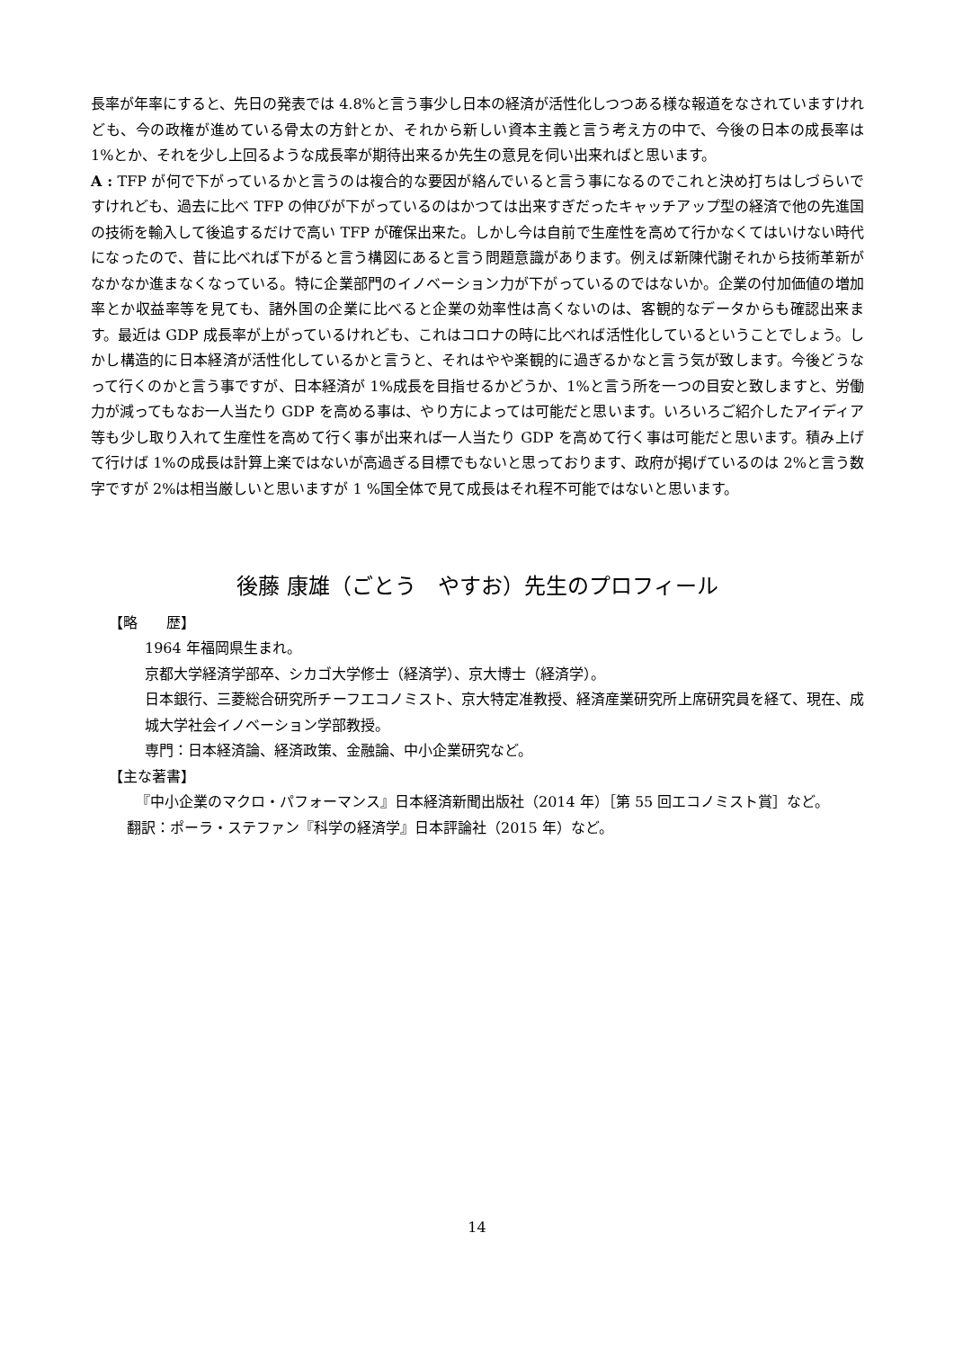長率が年率にすると、先日の発表では 4.8%と言う事少し日本の経済が活性化しつつある様な報道をなされていますけれども、今の政権が進めている骨太の方針とか、それから新しい資本主義と言う考え方の中で、今後の日本の成長率は 1%とか、それを少し上回るような成長率が期待出来るか先生の意見を伺い出来ればと思います。
A : TFP が何で下がっているかと言うのは複合的な要因が絡んでいると言う事になるのでこれと決め打ちはしづらいですけれども、過去に比べ TFP の伸びが下がっているのはかつては出来すぎだったキャッチアップ型の経済で他の先進国の技術を輸入して後追するだけで高い TFP が確保出来た。しかし今は自前で生産性を高めて行かなくてはいけない時代になったので、昔に比べれば下がると言う構図にあると言う問題意識があります。例えば新陳代謝それから技術革新がなかなか進まなくなっている。特に企業部門のイノベーション力が下がっているのではないか。企業の付加価値の増加率とか収益率等を見ても、諸外国の企業に比べると企業の効率性は高くないのは、客観的なデータからも確認出来ます。最近は GDP 成長率が上がっているけれども、これはコロナの時に比べれば活性化しているということでしょう。しかし構造的に日本経済が活性化しているかと言うと、それはやや楽観的に過ぎるかなと言う気が致します。今後どうなって行くのかと言う事ですが、日本経済が 1%成長を目指せるかどうか、1%と言う所を一つの目安と致しますと、労働力が減ってもなお一人当たり GDP を高める事は、やり方によっては可能だと思います。いろいろご紹介したアイディア等も少し取り入れて生産性を高めて行く事が出来れば一人当たり GDP を高めて行く事は可能だと思います。積み上げて行けば 1%の成長は計算上楽ではないが高過ぎる目標でもないと思っております、政府が掲げているのは 2%と言う数字ですが 2%は相当厳しいと思いますが 1 %国全体で見て成長はそれ程不可能ではないと思います。
後藤 康雄（ごとう　やすお）先生のプロフィール
【略　　歴】
1964 年福岡県生まれ。
京都大学経済学部卒、シカゴ大学修士（経済学）、京大博士（経済学）。
日本銀行、三菱総合研究所チーフエコノミスト、京大特定准教授、経済産業研究所上席研究員を経て、現在、成城大学社会イノベーション学部教授。
専門：日本経済論、経済政策、金融論、中小企業研究など。
【主な著書】
『中小企業のマクロ・パフォーマンス』日本経済新聞出版社（2014 年）［第 55 回エコノミスト賞］など。
翻訳：ポーラ・ステファン『科学の経済学』日本評論社（2015 年）など。
14